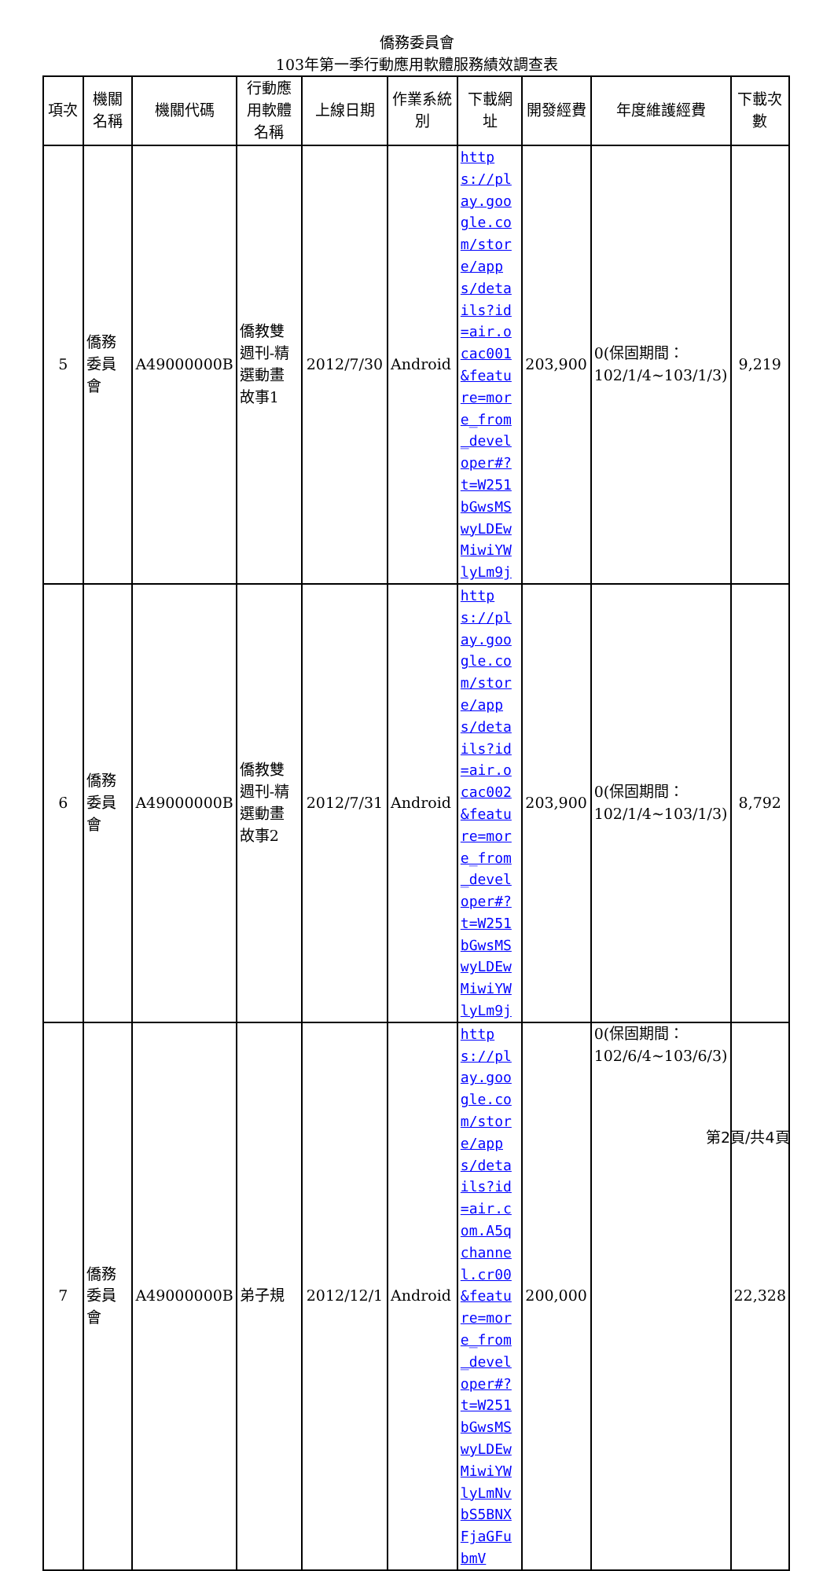僑務委員會
103年第一季行動應用軟體服務績效調查表
| 項次 | 機關名稱 | 機關代碼 | 行動應用軟體名稱 | 上線日期 | 作業系統別 | 下載網址 | 開發經費 | 年度維護經費 | 下載次數 |
| --- | --- | --- | --- | --- | --- | --- | --- | --- | --- |
| 5 | 僑務委員會 | A49000000B | 僑教雙週刊-精選動畫故事1 | 2012/7/30 | Android | https://play.google.com/store/apps/details?id=air.ocac001&feature=more_from_developer#?t=W251bGwsMSwyLDEwMiwiYWlyLm9j | 203,900 | 0(保固期間：102/1/4~103/1/3) | 9,219 |
| 6 | 僑務委員會 | A49000000B | 僑教雙週刊-精選動畫故事2 | 2012/7/31 | Android | https://play.google.com/store/apps/details?id=air.ocac002&feature=more_from_developer#?t=W251bGwsMSwyLDEwMiwiYWlyLm9j | 203,900 | 0(保固期間：102/1/4~103/1/3) | 8,792 |
| 7 | 僑務委員會 | A49000000B | 弟子規 | 2012/12/1 | Android | https://play.google.com/store/apps/details?id=air.com.A5qchannel.cr00&feature=more_from_developer#?t=W251bGwsMSwyLDEwMiwiYWlyLmNvbS5BNXFjaGFubmV | 200,000 | 0(保固期間：102/6/4~103/6/3) | 22,328 |
第2頁/共4頁